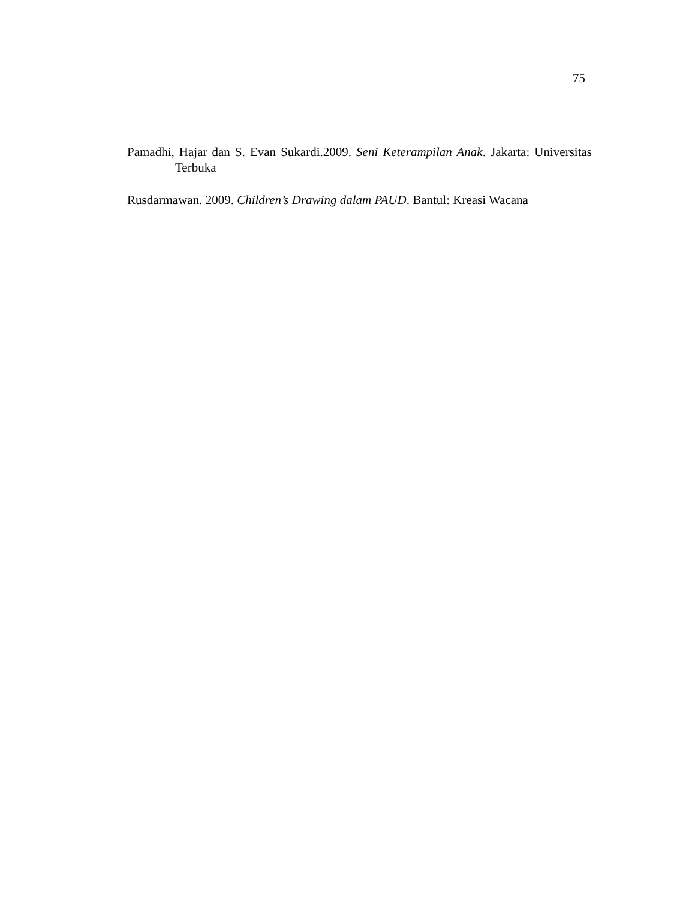75
Pamadhi, Hajar dan S. Evan Sukardi.2009. Seni Keterampilan Anak. Jakarta: Universitas Terbuka
Rusdarmawan. 2009. Children’s Drawing dalam PAUD. Bantul: Kreasi Wacana